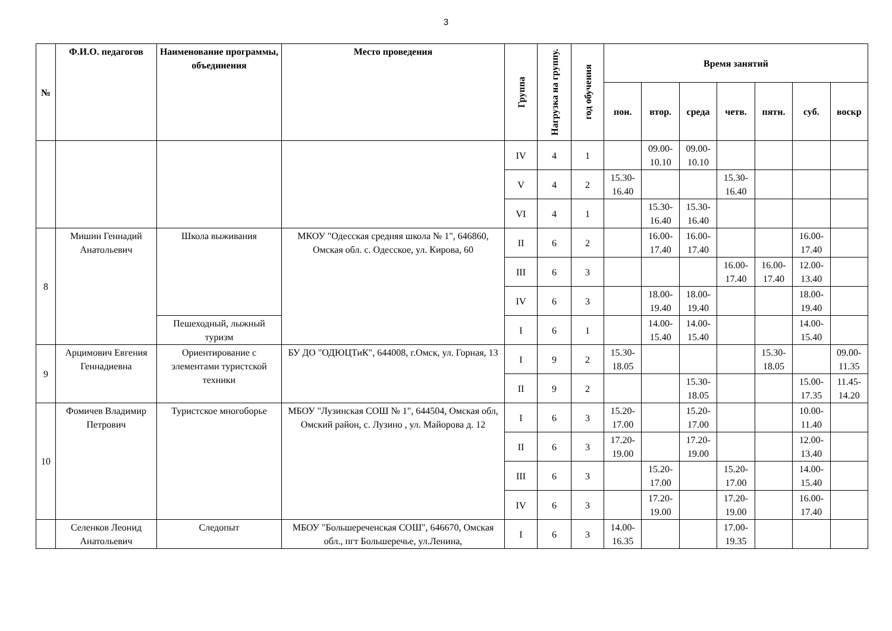3
| № | Ф.И.О. педагогов | Наименование программы, объединения | Место проведения | Группа | Нагрузка на группу. | год обучения | Время занятий | | | | | | |
| --- | --- | --- | --- | --- | --- | --- | --- | --- | --- | --- | --- | --- | --- |
| | | | | | | | пон. | втор. | среда | четв. | пятн. | суб. | воскр |
| | | | | IV | 4 | 1 | | 09.00-10.10 | 09.00-10.10 | | | | |
| | | | | V | 4 | 2 | 15.30-16.40 | | | 15.30-16.40 | | | |
| | | | | VI | 4 | 1 | | 15.30-16.40 | 15.30-16.40 | | | | |
| 8 | Мишин Геннадий Анатольевич | Школа выживания | МКОУ "Одесская средняя школа № 1", 646860, Омская обл. с. Одесское, ул. Кирова, 60 | II | 6 | 2 | | 16.00-17.40 | 16.00-17.40 | | | 16.00-17.40 | |
| | | | | III | 6 | 3 | | | | 16.00-17.40 | 16.00-17.40 | 12.00-13.40 | |
| | | | | IV | 6 | 3 | | 18.00-19.40 | 18.00-19.40 | | | 18.00-19.40 | |
| | | Пешеходный, лыжный туризм | | I | 6 | 1 | | 14.00-15.40 | 14.00-15.40 | | | 14.00-15.40 | |
| 9 | Арцимович Евгения Геннадиевна | Ориентирование с элементами туристской техники | БУ ДО "ОДЮЦТиК", 644008, г.Омск, ул. Горная, 13 | I | 9 | 2 | 15.30-18.05 | | | | 15.30-18.05 | | 09.00-11.35 |
| | | | | II | 9 | 2 | | | 15.30-18.05 | | | 15.00-17.35 | 11.45-14.20 |
| 10 | Фомичев Владимир Петрович | Туристское многоборье | МБОУ "Лузинская СОШ № 1", 644504, Омская обл, Омский район, с. Лузино , ул. Майорова д. 12 | I | 6 | 3 | 15.20-17.00 | | 15.20-17.00 | | | 10.00-11.40 | |
| | | | | II | 6 | 3 | 17.20-19.00 | | 17.20-19.00 | | | 12.00-13.40 | |
| | | | | III | 6 | 3 | | 15.20-17.00 | | 15.20-17.00 | | 14.00-15.40 | |
| | | | | IV | 6 | 3 | | 17.20-19.00 | | 17.20-19.00 | | 16.00-17.40 | |
| | Селенков Леонид Анатольевич | Следопыт | МБОУ "Большереченская СОШ", 646670, Омская обл., пгт Большеречье, ул.Ленина, | I | 6 | 3 | 14.00-16.35 | | | 17.00-19.35 | | | |